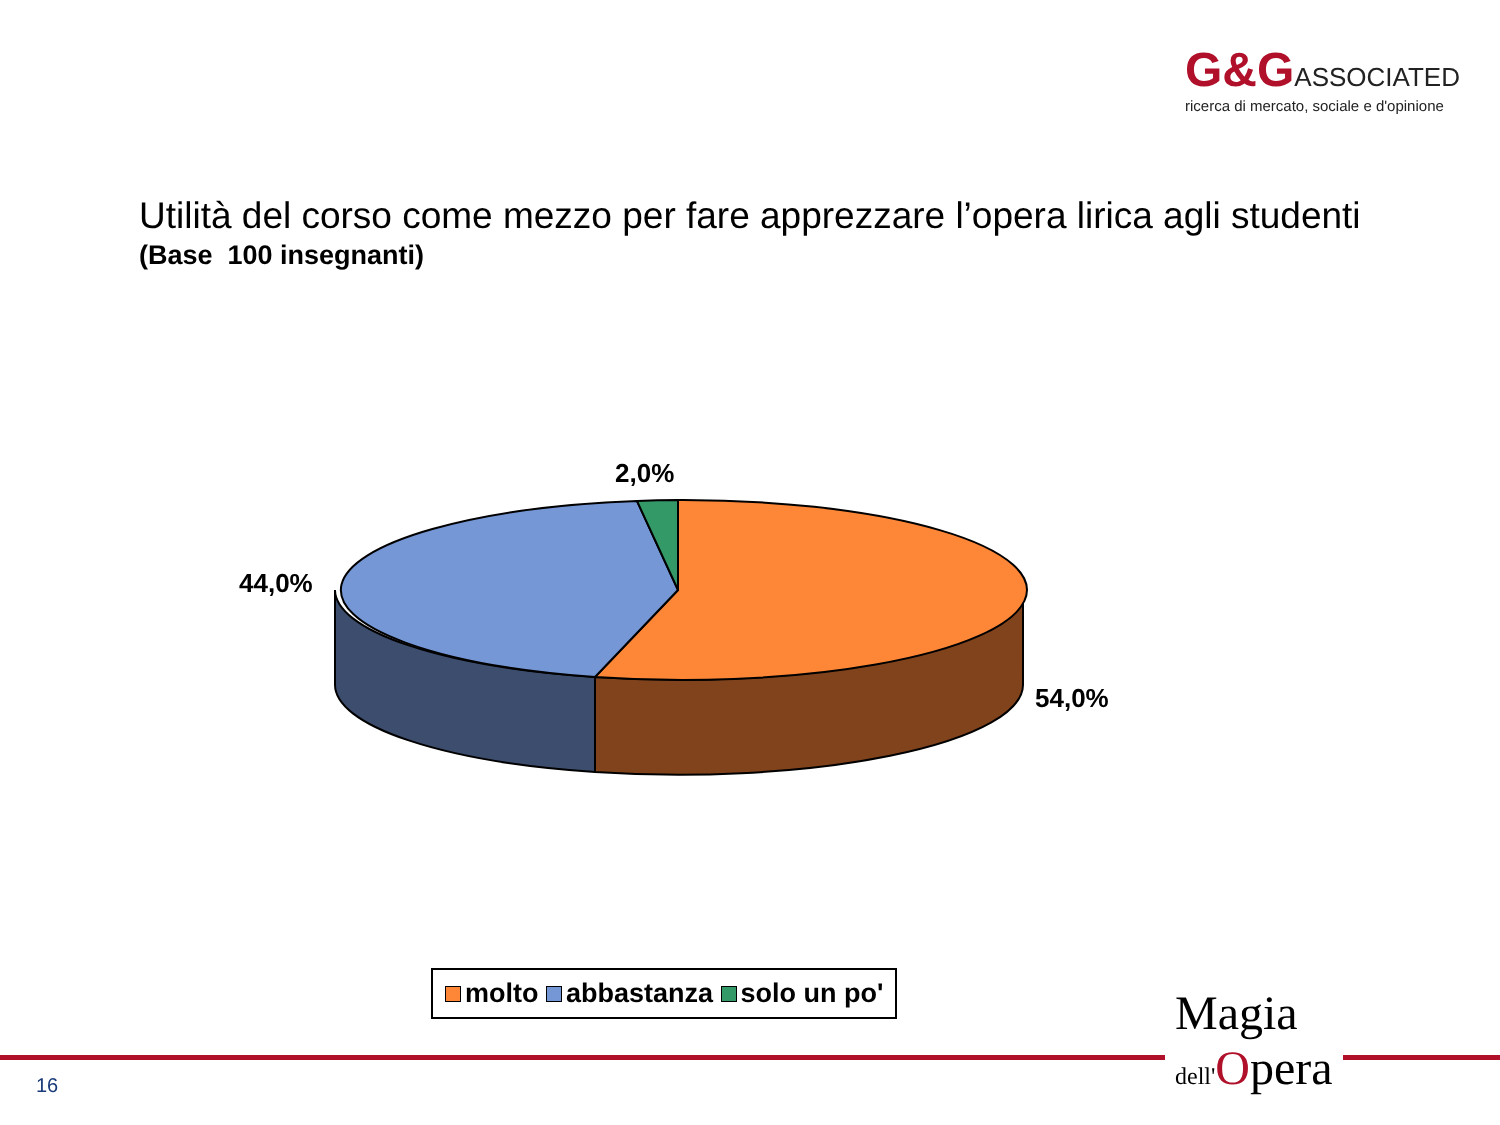G&G ASSOCIATED
ricerca di mercato, sociale e d'opinione
Utilità del corso come mezzo per fare apprezzare l’opera lirica agli studenti
(Base 100 insegnanti)
2,0%
44,0%
54,0%
molto abbastanza solo un po'
16
Magia
dell'Opera